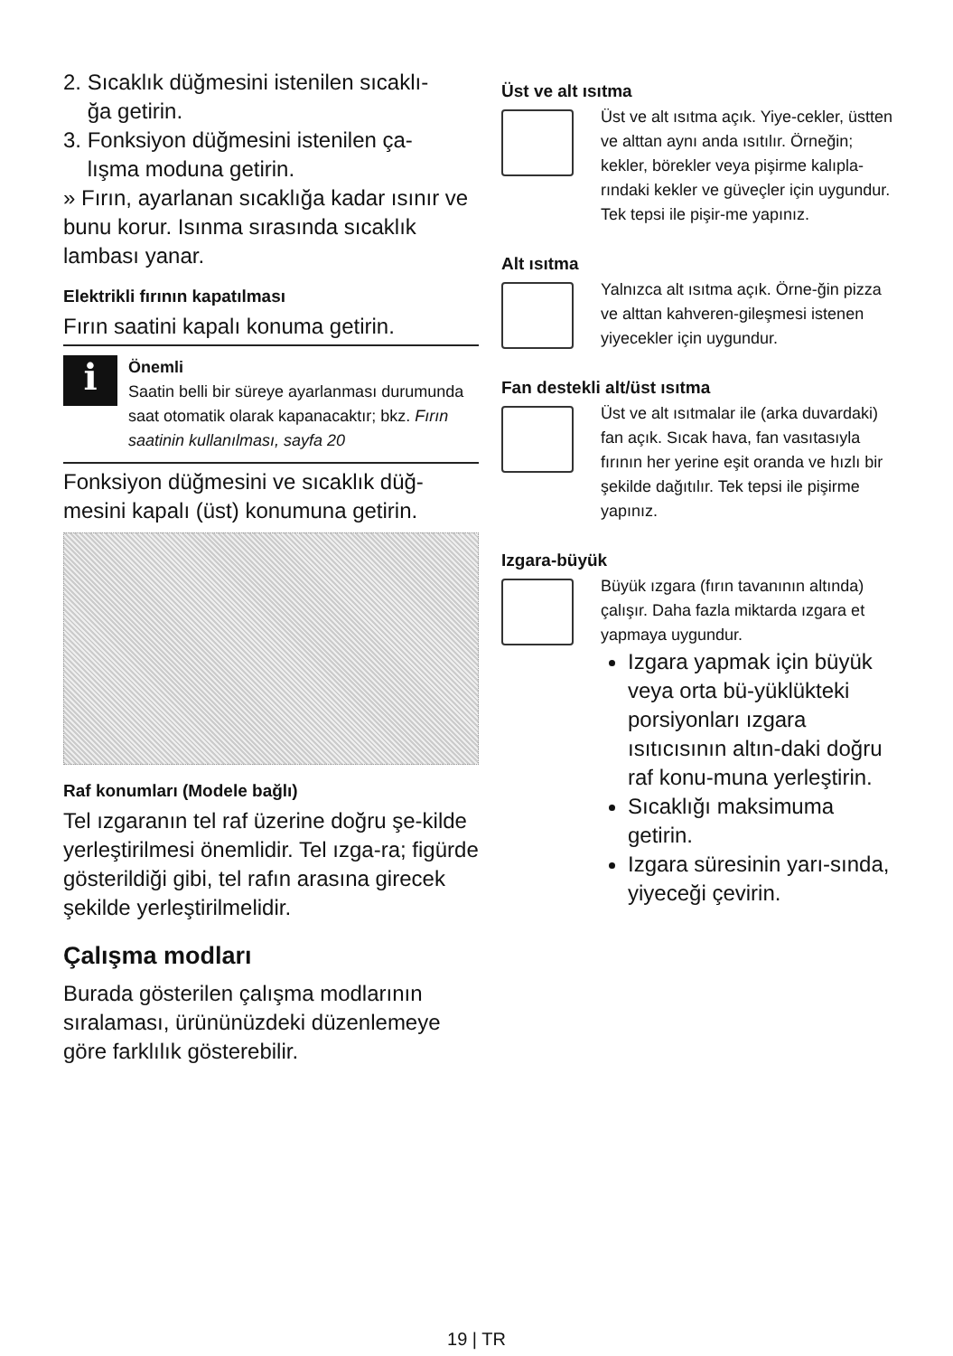2. Sıcaklık düğmesini istenilen sıcaklı-
ğa getirin.
3. Fonksiyon düğmesini istenilen ça-
lışma moduna getirin.
» Fırın, ayarlanan sıcaklığa kadar ısınır ve bunu korur. Isınma sırasında sıcaklık lambası yanar.
Elektrikli fırının kapatılması
Fırın saatini kapalı konuma getirin.
i
Önemli
Saatin belli bir süreye ayarlanması durumunda saat otomatik olarak kapanacaktır; bkz. Fırın saatinin kullanılması, sayfa 20
Fonksiyon düğmesini ve sıcaklık düğ-mesini kapalı (üst) konumuna getirin.
Raf konumları (Modele bağlı)
Tel ızgaranın tel raf üzerine doğru şe-kilde yerleştirilmesi önemlidir. Tel ızga-ra; figürde gösterildiği gibi, tel rafın arasına girecek şekilde yerleştirilmelidir.
Çalışma modları
Burada gösterilen çalışma modlarının sıralaması, ürününüzdeki düzenlemeye göre farklılık gösterebilir.
Üst ve alt ısıtma
Üst ve alt ısıtma açık. Yiye-cekler, üstten ve alttan aynı anda ısıtılır. Örneğin; kekler, börekler veya pişirme kalıpla-rındaki kekler ve güveçler için uygundur. Tek tepsi ile pişir-me yapınız.
Alt ısıtma
Yalnızca alt ısıtma açık. Örne-ğin pizza ve alttan kahveren-gileşmesi istenen yiyecekler için uygundur.
Fan destekli alt/üst ısıtma
Üst ve alt ısıtmalar ile (arka duvardaki) fan açık. Sıcak hava, fan vasıtasıyla fırının her yerine eşit oranda ve hızlı bir şekilde dağıtılır. Tek tepsi ile pişirme yapınız.
Izgara-büyük
Büyük ızgara (fırın tavanının altında) çalışır. Daha fazla miktarda ızgara et yapmaya uygundur.
Izgara yapmak için büyük veya orta bü-yüklükteki porsiyonları ızgara ısıtıcısının altın-daki doğru raf konu-muna yerleştirin.
Sıcaklığı maksimuma getirin.
Izgara süresinin yarı-sında, yiyeceği çevirin.
19 | TR